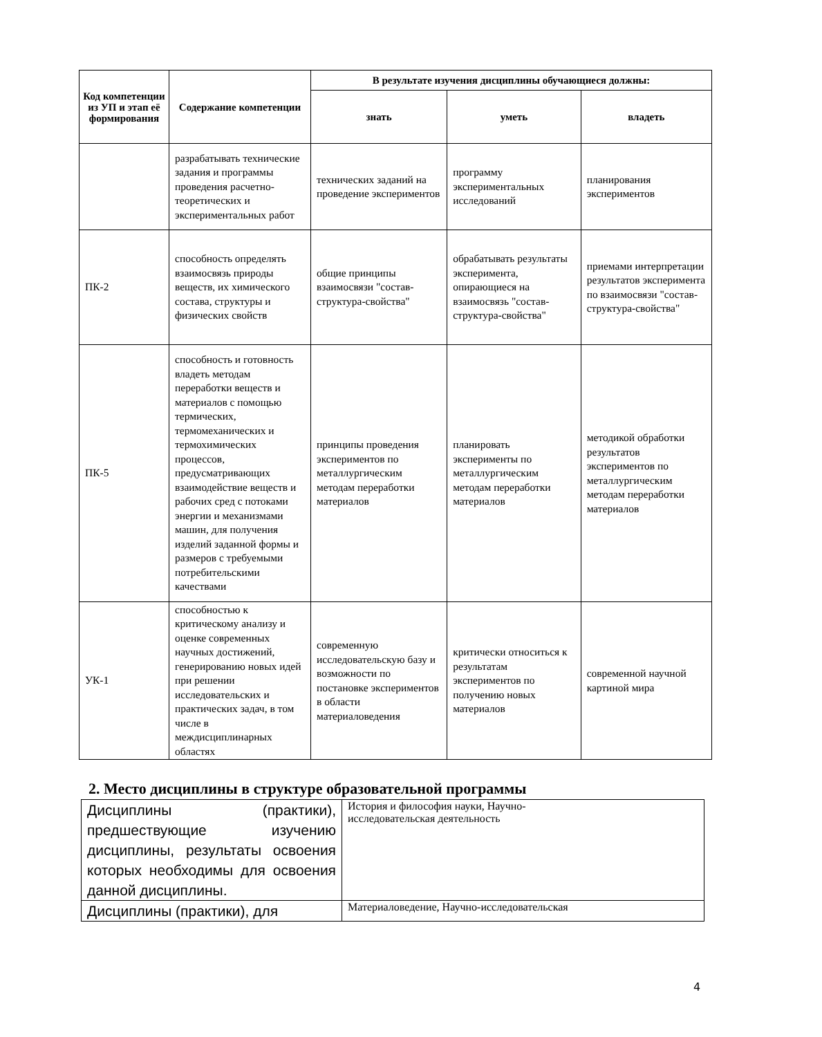| Код компетенции из УП и этап её формирования | Содержание компетенции | В результате изучения дисциплины обучающиеся должны: | | |
| --- | --- | --- | --- | --- |
| | | знать | уметь | владеть |
| | разрабатывать технические задания и программы проведения расчетно-теоретических и экспериментальных работ | технических заданий на проведение экспериментов | программу экспериментальных исследований | планирования экспериментов |
| ПК-2 | способность определять взаимосвязь природы веществ, их химического состава, структуры и физических свойств | общие принципы взаимосвязи "состав-структура-свойства" | обрабатывать результаты эксперимента, опирающиеся на взаимосвязь "состав-структура-свойства" | приемами интерпретации результатов эксперимента по взаимосвязи "состав-структура-свойства" |
| ПК-5 | способность и готовность владеть методам переработки веществ и материалов с помощью термических, термомеханических и термохимических процессов, предусматривающих взаимодействие веществ и рабочих сред с потоками энергии и механизмами машин, для получения изделий заданной формы и размеров с требуемыми потребительскими качествами | принципы проведения экспериментов по металлургическим методам переработки материалов | планировать эксперименты по металлургическим методам переработки материалов | методикой обработки результатов экспериментов по металлургическим методам переработки материалов |
| УК-1 | способностью к критическому анализу и оценке современных научных достижений, генерированию новых идей при решении исследовательских и практических задач, в том числе в междисциплинарных областях | современную исследовательскую базу и возможности по постановке экспериментов в области материаловедения | критически относиться к результатам экспериментов по получению новых материалов | современной научной картиной мира |
2. Место дисциплины в структуре образовательной программы
| Дисциплины (практики), предшествующие изучению дисциплины, результаты освоения которых необходимы для освоения данной дисциплины. | История и философия науки, Научно- исследовательская деятельность |
| Дисциплины (практики), для | Материаловедение, Научно-исследовательская |
4